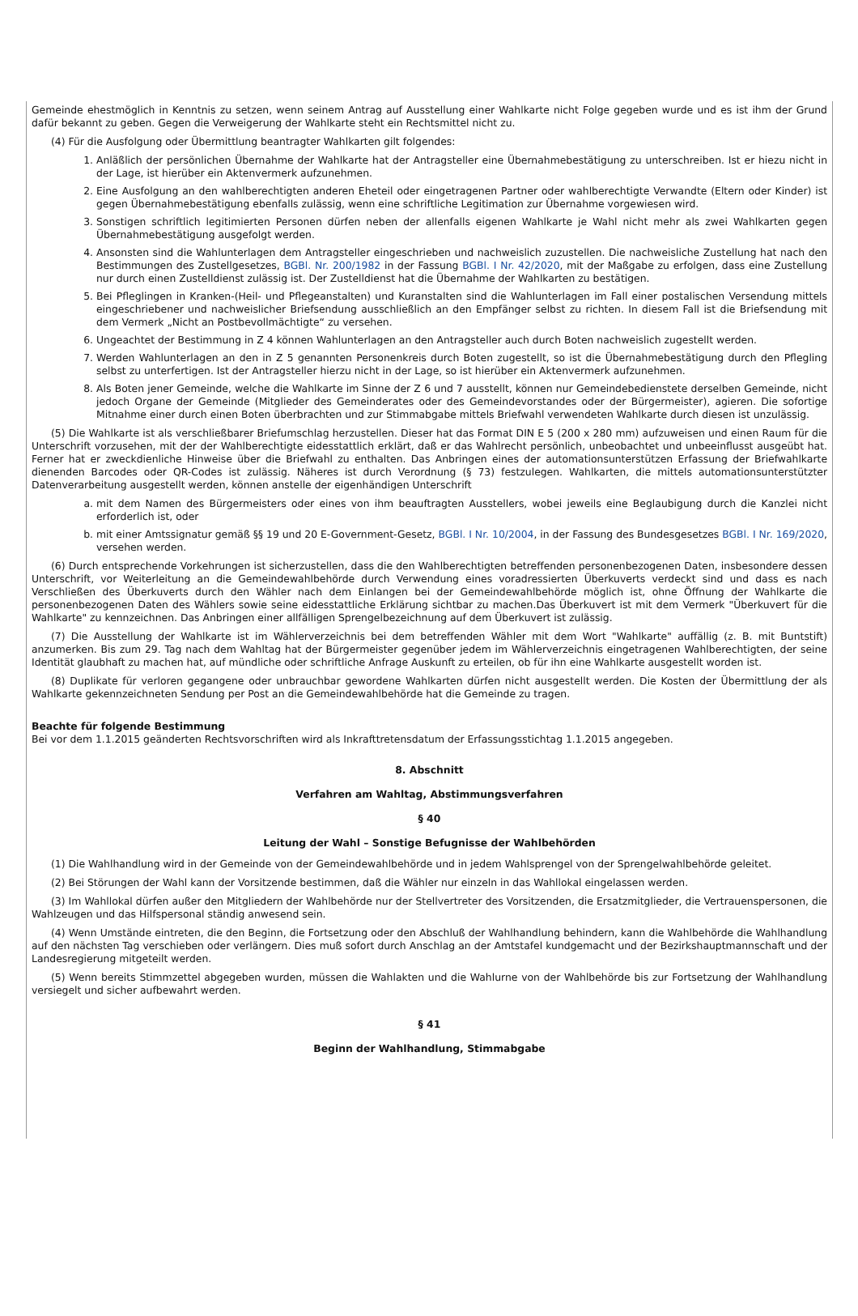Gemeinde ehestmöglich in Kenntnis zu setzen, wenn seinem Antrag auf Ausstellung einer Wahlkarte nicht Folge gegeben wurde und es ist ihm der Grund dafür bekannt zu geben. Gegen die Verweigerung der Wahlkarte steht ein Rechtsmittel nicht zu.
(4) Für die Ausfolgung oder Übermittlung beantragter Wahlkarten gilt folgendes:
1. Anläßlich der persönlichen Übernahme der Wahlkarte hat der Antragsteller eine Übernahmebestätigung zu unterschreiben. Ist er hiezu nicht in der Lage, ist hierüber ein Aktenvermerk aufzunehmen.
2. Eine Ausfolgung an den wahlberechtigten anderen Eheteil oder eingetragenen Partner oder wahlberechtigte Verwandte (Eltern oder Kinder) ist gegen Übernahmebestätigung ebenfalls zulässig, wenn eine schriftliche Legitimation zur Übernahme vorgewiesen wird.
3. Sonstigen schriftlich legitimierten Personen dürfen neben der allenfalls eigenen Wahlkarte je Wahl nicht mehr als zwei Wahlkarten gegen Übernahmebestätigung ausgefolgt werden.
4. Ansonsten sind die Wahlunterlagen dem Antragsteller eingeschrieben und nachweislich zuzustellen. Die nachweisliche Zustellung hat nach den Bestimmungen des Zustellgesetzes, BGBl. Nr. 200/1982 in der Fassung BGBl. I Nr. 42/2020, mit der Maßgabe zu erfolgen, dass eine Zustellung nur durch einen Zustelldienst zulässig ist. Der Zustelldienst hat die Übernahme der Wahlkarten zu bestätigen.
5. Bei Pfleglingen in Kranken-(Heil- und Pflegeanstalten) und Kuranstalten sind die Wahlunterlagen im Fall einer postalischen Versendung mittels eingeschriebener und nachweislicher Briefsendung ausschließlich an den Empfänger selbst zu richten. In diesem Fall ist die Briefsendung mit dem Vermerk „Nicht an Postbevollmächtigte“ zu versehen.
6. Ungeachtet der Bestimmung in Z 4 können Wahlunterlagen an den Antragsteller auch durch Boten nachweislich zugestellt werden.
7. Werden Wahlunterlagen an den in Z 5 genannten Personenkreis durch Boten zugestellt, so ist die Übernahmebestätigung durch den Pflegling selbst zu unterfertigen. Ist der Antragsteller hierzu nicht in der Lage, so ist hierüber ein Aktenvermerk aufzunehmen.
8. Als Boten jener Gemeinde, welche die Wahlkarte im Sinne der Z 6 und 7 ausstellt, können nur Gemeindebedienstete derselben Gemeinde, nicht jedoch Organe der Gemeinde (Mitglieder des Gemeinderates oder des Gemeindevorstandes oder der Bürgermeister), agieren. Die sofortige Mitnahme einer durch einen Boten überbrachten und zur Stimmabgabe mittels Briefwahl verwendeten Wahlkarte durch diesen ist unzulässig.
(5) Die Wahlkarte ist als verschließbarer Briefumschlag herzustellen. Dieser hat das Format DIN E 5 (200 x 280 mm) aufzuweisen und einen Raum für die Unterschrift vorzusehen, mit der der Wahlberechtigte eidesstattlich erklärt, daß er das Wahlrecht persönlich, unbeobachtet und unbeeinflusst ausgeübt hat. Ferner hat er zweckdienliche Hinweise über die Briefwahl zu enthalten. Das Anbringen eines der automationsunterstützen Erfassung der Briefwahlkarte dienenden Barcodes oder QR-Codes ist zulässig. Näheres ist durch Verordnung (§ 73) festzulegen. Wahlkarten, die mittels automationsunterstützter Datenverarbeitung ausgestellt werden, können anstelle der eigenhändigen Unterschrift
a. mit dem Namen des Bürgermeisters oder eines von ihm beauftragten Ausstellers, wobei jeweils eine Beglaubigung durch die Kanzlei nicht erforderlich ist, oder
b. mit einer Amtssignatur gemäß §§ 19 und 20 E-Government-Gesetz, BGBl. I Nr. 10/2004, in der Fassung des Bundesgesetzes BGBl. I Nr. 169/2020, versehen werden.
(6) Durch entsprechende Vorkehrungen ist sicherzustellen, dass die den Wahlberechtigten betreffenden personenbezogenen Daten, insbesondere dessen Unterschrift, vor Weiterleitung an die Gemeindewahlbehörde durch Verwendung eines voradressierten Überkuverts verdeckt sind und dass es nach Verschließen des Überkuverts durch den Wähler nach dem Einlangen bei der Gemeindewahlbehörde möglich ist, ohne Öffnung der Wahlkarte die personenbezogenen Daten des Wählers sowie seine eidesstattliche Erklärung sichtbar zu machen.Das Überkuvert ist mit dem Vermerk "Überkuvert für die Wahlkarte" zu kennzeichnen. Das Anbringen einer allfälligen Sprengelbezeichnung auf dem Überkuvert ist zulässig.
(7) Die Ausstellung der Wahlkarte ist im Wählerverzeichnis bei dem betreffenden Wähler mit dem Wort "Wahlkarte" auffällig (z. B. mit Buntstift) anzumerken. Bis zum 29. Tag nach dem Wahltag hat der Bürgermeister gegenüber jedem im Wählerverzeichnis eingetragenen Wahlberechtigten, der seine Identität glaubhaft zu machen hat, auf mündliche oder schriftliche Anfrage Auskunft zu erteilen, ob für ihn eine Wahlkarte ausgestellt worden ist.
(8) Duplikate für verloren gegangene oder unbrauchbar gewordene Wahlkarten dürfen nicht ausgestellt werden. Die Kosten der Übermittlung der als Wahlkarte gekennzeichneten Sendung per Post an die Gemeindewahlbehörde hat die Gemeinde zu tragen.
Beachte für folgende Bestimmung
Bei vor dem 1.1.2015 geänderten Rechtsvorschriften wird als Inkrafttretensdatum der Erfassungsstichtag 1.1.2015 angegeben.
8. Abschnitt
Verfahren am Wahltag, Abstimmungsverfahren
§ 40
Leitung der Wahl – Sonstige Befugnisse der Wahlbehörden
(1) Die Wahlhandlung wird in der Gemeinde von der Gemeindewahlbehörde und in jedem Wahlsprengel von der Sprengelwahlbehörde geleitet.
(2) Bei Störungen der Wahl kann der Vorsitzende bestimmen, daß die Wähler nur einzeln in das Wahllokal eingelassen werden.
(3) Im Wahllokal dürfen außer den Mitgliedern der Wahlbehörde nur der Stellvertreter des Vorsitzenden, die Ersatzmitglieder, die Vertrauenspersonen, die Wahlzeugen und das Hilfspersonal ständig anwesend sein.
(4) Wenn Umstände eintreten, die den Beginn, die Fortsetzung oder den Abschluß der Wahlhandlung behindern, kann die Wahlbehörde die Wahlhandlung auf den nächsten Tag verschieben oder verlängern. Dies muß sofort durch Anschlag an der Amtstafel kundgemacht und der Bezirkshauptmannschaft und der Landesregierung mitgeteilt werden.
(5) Wenn bereits Stimmzettel abgegeben wurden, müssen die Wahlakten und die Wahlurne von der Wahlbehörde bis zur Fortsetzung der Wahlhandlung versiegelt und sicher aufbewahrt werden.
§ 41
Beginn der Wahlhandlung, Stimmabgabe